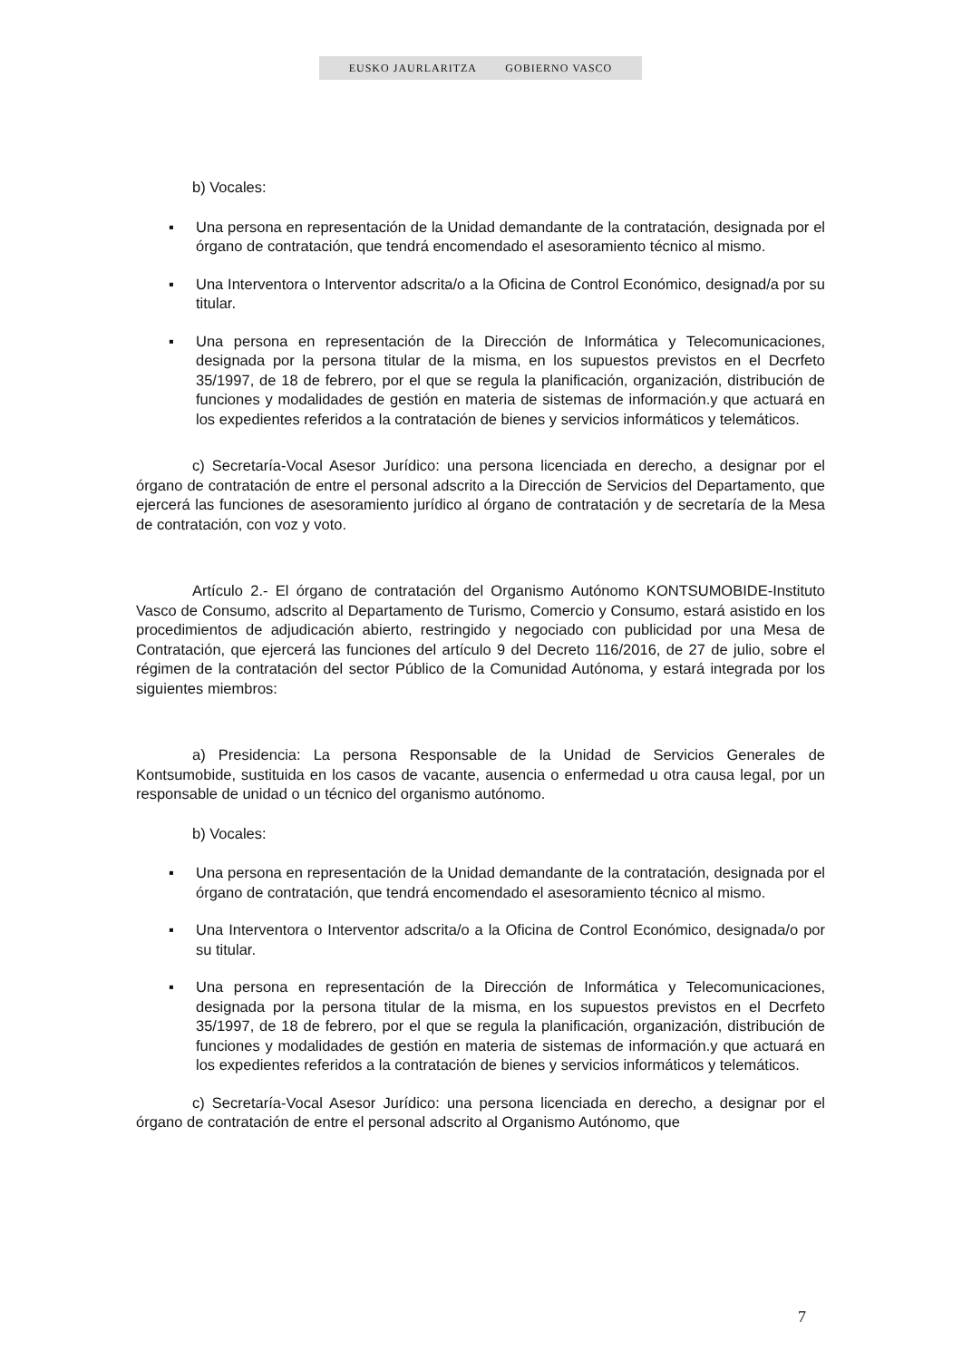EUSKO JAURLARITZA GOBIERNO VASCO
b) Vocales:
▪ Una persona en representación de la Unidad demandante de la contratación, designada por el órgano de contratación, que tendrá encomendado el asesoramiento técnico al mismo.
▪ Una Interventora o Interventor adscrita/o a la Oficina de Control Económico, designad/a por su titular.
▪ Una persona en representación de la Dirección de Informática y Telecomunicaciones, designada por la persona titular de la misma, en los supuestos previstos en el Decrfeto 35/1997, de 18 de febrero, por el que se regula la planificación, organización, distribución de funciones y modalidades de gestión en materia de sistemas de información.y que actuará en los expedientes referidos a la contratación de bienes y servicios informáticos y telemáticos.
c) Secretaría-Vocal Asesor Jurídico: una persona licenciada en derecho, a designar por el órgano de contratación de entre el personal adscrito a la Dirección de Servicios del Departamento, que ejercerá las funciones de asesoramiento jurídico al órgano de contratación y de secretaría de la Mesa de contratación, con voz y voto.
Artículo 2.- El órgano de contratación del Organismo Autónomo KONTSUMOBIDE-Instituto Vasco de Consumo, adscrito al Departamento de Turismo, Comercio y Consumo, estará asistido en los procedimientos de adjudicación abierto, restringido y negociado con publicidad por una Mesa de Contratación, que ejercerá las funciones del artículo 9 del Decreto 116/2016, de 27 de julio, sobre el régimen de la contratación del sector Público de la Comunidad Autónoma, y estará integrada por los siguientes miembros:
a) Presidencia: La persona Responsable de la Unidad de Servicios Generales de Kontsumobide, sustituida en los casos de vacante, ausencia o enfermedad u otra causa legal, por un responsable de unidad o un técnico del organismo autónomo.
b) Vocales:
▪ Una persona en representación de la Unidad demandante de la contratación, designada por el órgano de contratación, que tendrá encomendado el asesoramiento técnico al mismo.
▪ Una Interventora o Interventor adscrita/o a la Oficina de Control Económico, designada/o por su titular.
▪ Una persona en representación de la Dirección de Informática y Telecomunicaciones, designada por la persona titular de la misma, en los supuestos previstos en el Decrfeto 35/1997, de 18 de febrero, por el que se regula la planificación, organización, distribución de funciones y modalidades de gestión en materia de sistemas de información.y que actuará en los expedientes referidos a la contratación de bienes y servicios informáticos y telemáticos.
c) Secretaría-Vocal Asesor Jurídico: una persona licenciada en derecho, a designar por el órgano de contratación de entre el personal adscrito al Organismo Autónomo, que
7